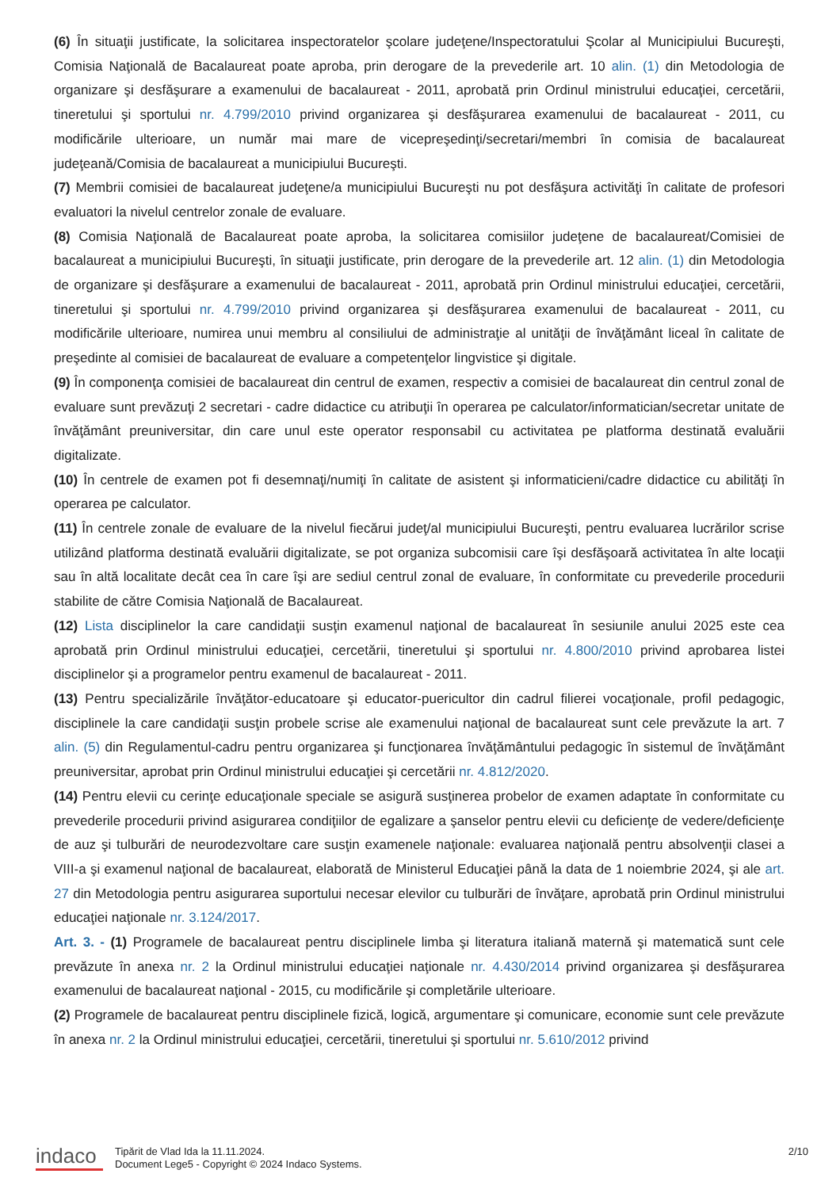(6) În situaţii justificate, la solicitarea inspectoratelor şcolare judeţene/Inspectoratului Şcolar al Municipiului Bucureşti, Comisia Naţională de Bacalaureat poate aproba, prin derogare de la prevederile art. 10 alin. (1) din Metodologia de organizare şi desfăşurare a examenului de bacalaureat - 2011, aprobată prin Ordinul ministrului educaţiei, cercetării, tineretului şi sportului nr. 4.799/2010 privind organizarea şi desfăşurarea examenului de bacalaureat - 2011, cu modificările ulterioare, un număr mai mare de vicepreşedinţi/secretari/membri în comisia de bacalaureat judeţeană/Comisia de bacalaureat a municipiului Bucureşti.
(7) Membrii comisiei de bacalaureat judeţene/a municipiului Bucureşti nu pot desfăşura activităţi în calitate de profesori evaluatori la nivelul centrelor zonale de evaluare.
(8) Comisia Naţională de Bacalaureat poate aproba, la solicitarea comisiilor judeţene de bacalaureat/Comisiei de bacalaureat a municipiului Bucureşti, în situaţii justificate, prin derogare de la prevederile art. 12 alin. (1) din Metodologia de organizare şi desfăşurare a examenului de bacalaureat - 2011, aprobată prin Ordinul ministrului educaţiei, cercetării, tineretului şi sportului nr. 4.799/2010 privind organizarea şi desfăşurarea examenului de bacalaureat - 2011, cu modificările ulterioare, numirea unui membru al consiliului de administraţie al unităţii de învăţământ liceal în calitate de preşedinte al comisiei de bacalaureat de evaluare a competenţelor lingvistice şi digitale.
(9) În componenţa comisiei de bacalaureat din centrul de examen, respectiv a comisiei de bacalaureat din centrul zonal de evaluare sunt prevăzuţi 2 secretari - cadre didactice cu atribuţii în operarea pe calculator/informatician/secretar unitate de învăţământ preuniversitar, din care unul este operator responsabil cu activitatea pe platforma destinată evaluării digitalizate.
(10) În centrele de examen pot fi desemnaţi/numiţi în calitate de asistent şi informaticieni/cadre didactice cu abilităţi în operarea pe calculator.
(11) În centrele zonale de evaluare de la nivelul fiecărui judeţ/al municipiului Bucureşti, pentru evaluarea lucrărilor scrise utilizând platforma destinată evaluării digitalizate, se pot organiza subcomisii care îşi desfăşoară activitatea în alte locaţii sau în altă localitate decât cea în care îşi are sediul centrul zonal de evaluare, în conformitate cu prevederile procedurii stabilite de către Comisia Naţională de Bacalaureat.
(12) Lista disciplinelor la care candidaţii susţin examenul naţional de bacalaureat în sesiunile anului 2025 este cea aprobată prin Ordinul ministrului educaţiei, cercetării, tineretului şi sportului nr. 4.800/2010 privind aprobarea listei disciplinelor şi a programelor pentru examenul de bacalaureat - 2011.
(13) Pentru specializările învăţător-educatoare şi educator-puericultor din cadrul filierei vocaţionale, profil pedagogic, disciplinele la care candidaţii susţin probele scrise ale examenului naţional de bacalaureat sunt cele prevăzute la art. 7 alin. (5) din Regulamentul-cadru pentru organizarea şi funcţionarea învăţământului pedagogic în sistemul de învăţământ preuniversitar, aprobat prin Ordinul ministrului educaţiei şi cercetării nr. 4.812/2020.
(14) Pentru elevii cu cerinţe educaţionale speciale se asigură susţinerea probelor de examen adaptate în conformitate cu prevederile procedurii privind asigurarea condiţiilor de egalizare a şanselor pentru elevii cu deficienţe de vedere/deficienţe de auz şi tulburări de neurodezvoltare care susţin examenele naţionale: evaluarea naţională pentru absolvenţii clasei a VIII-a şi examenul naţional de bacalaureat, elaborată de Ministerul Educaţiei până la data de 1 noiembrie 2024, şi ale art. 27 din Metodologia pentru asigurarea suportului necesar elevilor cu tulburări de învăţare, aprobată prin Ordinul ministrului educaţiei naţionale nr. 3.124/2017.
Art. 3. - (1) Programele de bacalaureat pentru disciplinele limba şi literatura italiană maternă şi matematică sunt cele prevăzute în anexa nr. 2 la Ordinul ministrului educaţiei naţionale nr. 4.430/2014 privind organizarea şi desfăşurarea examenului de bacalaureat naţional - 2015, cu modificările şi completările ulterioare.
(2) Programele de bacalaureat pentru disciplinele fizică, logică, argumentare şi comunicare, economie sunt cele prevăzute în anexa nr. 2 la Ordinul ministrului educaţiei, cercetării, tineretului şi sportului nr. 5.610/2012 privind
indaco
Tipărit de Vlad Ida la 11.11.2024.
Document Lege5 - Copyright © 2024 Indaco Systems.
2/10